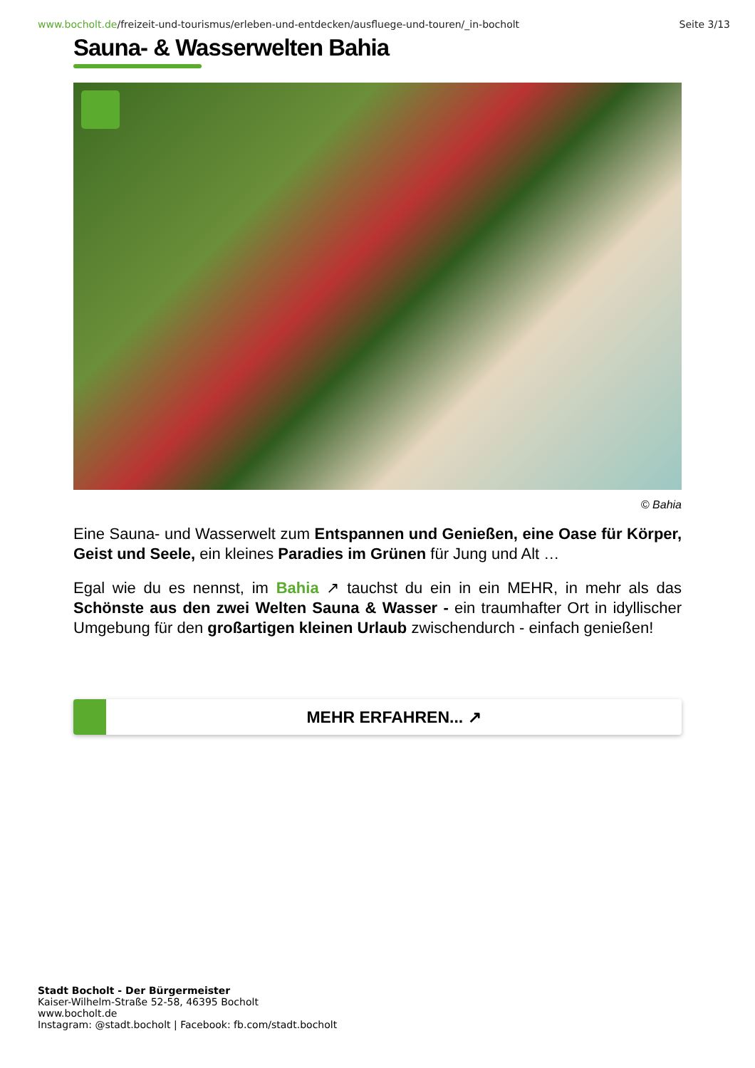www.bocholt.de/freizeit-und-tourismus/erleben-und-entdecken/ausfluege-und-touren/_in-bocholt Seite 3/13
Sauna- & Wasserwelten Bahia
© Bahia
Eine Sauna- und Wasserwelt zum Entspannen und Genießen, eine Oase für Körper, Geist und Seele, ein kleines Paradies im Grünen für Jung und Alt …
Egal wie du es nennst, im Bahia ↗ tauchst du ein in ein MEHR, in mehr als das Schönste aus den zwei Welten Sauna & Wasser - ein traumhafter Ort in idyllischer Umgebung für den großartigen kleinen Urlaub zwischendurch - einfach genießen!
MEHR ERFAHREN... ↗
Stadt Bocholt - Der Bürgermeister
Kaiser-Wilhelm-Straße 52-58, 46395 Bocholt
www.bocholt.de
Instagram: @stadt.bocholt | Facebook: fb.com/stadt.bocholt